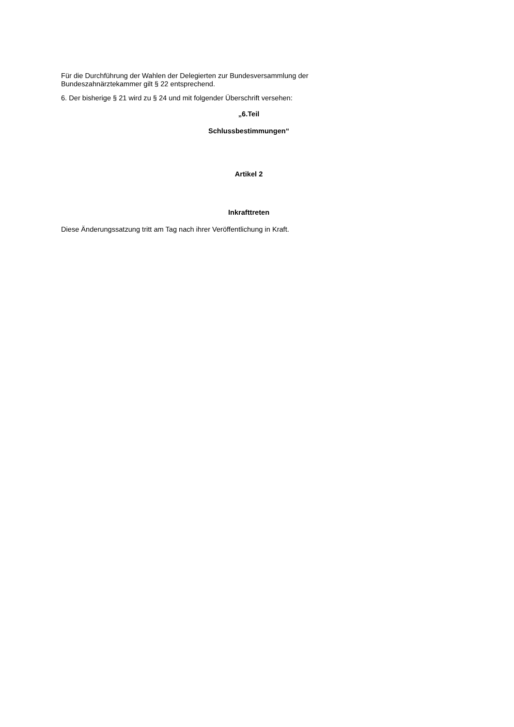Für die Durchführung der Wahlen der Delegierten zur Bundesversammlung der Bundeszahnärztekammer gilt § 22 entsprechend.
6. Der bisherige § 21 wird zu § 24 und mit folgender Überschrift versehen:
„6.Teil
Schlussbestimmungen“
Artikel 2
Inkrafttreten
Diese Änderungssatzung tritt am Tag nach ihrer Veröffentlichung in Kraft.